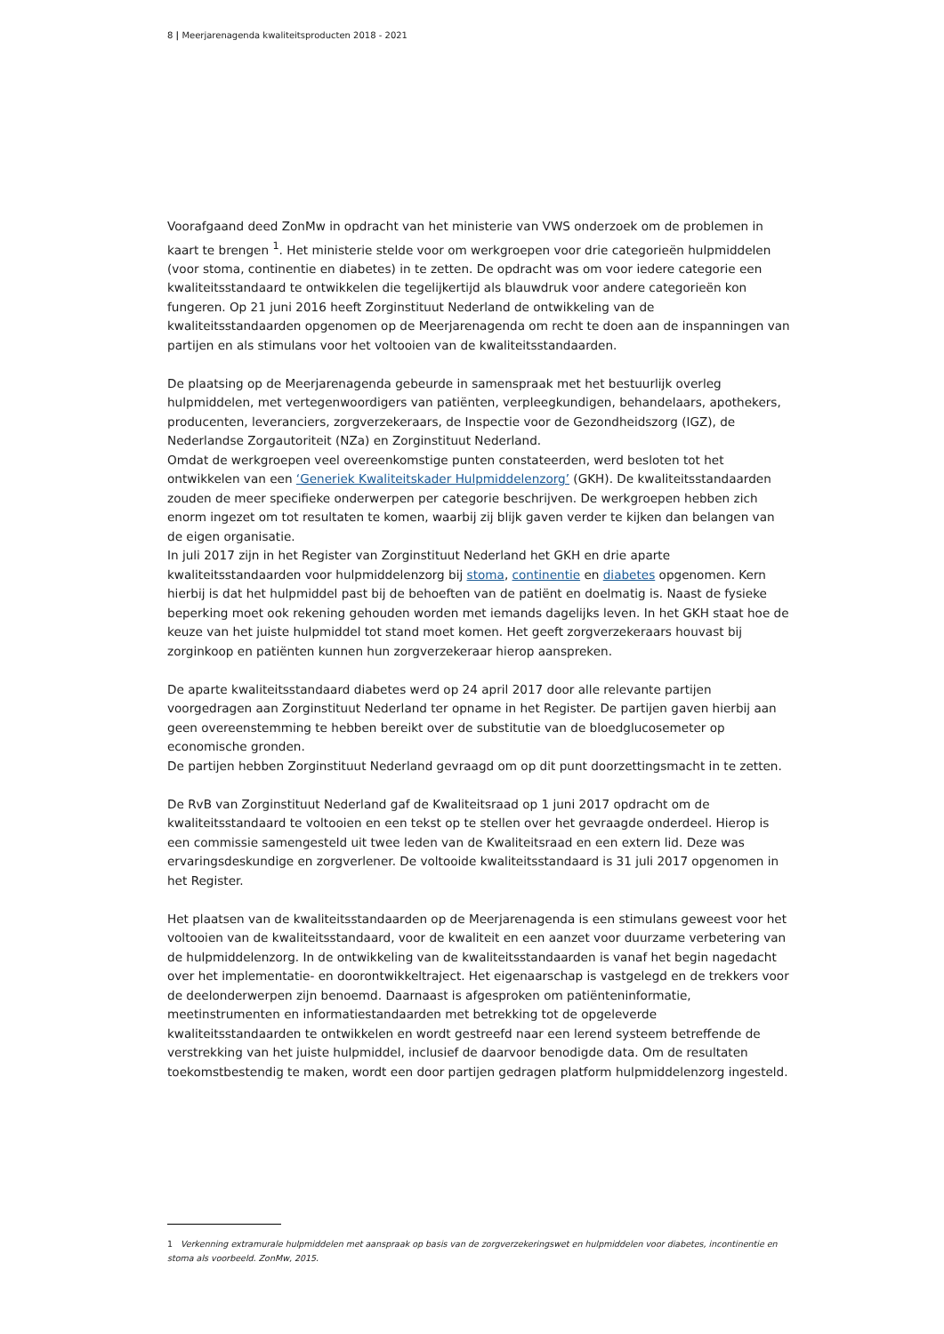8 | Meerjarenagenda kwaliteitsproducten 2018 - 2021
Voorafgaand deed ZonMw in opdracht van het ministerie van VWS onderzoek om de problemen in kaart te brengen <sup>1</sup>. Het ministerie stelde voor om werkgroepen voor drie categorieën hulpmiddelen (voor stoma, continentie en diabetes) in te zetten. De opdracht was om voor iedere categorie een kwaliteitsstandaard te ontwikkelen die tegelijkertijd als blauwdruk voor andere categorieën kon fungeren. Op 21 juni 2016 heeft Zorginstituut Nederland de ontwikkeling van de kwaliteitsstandaarden opgenomen op de Meerjarenagenda om recht te doen aan de inspanningen van partijen en als stimulans voor het voltooien van de kwaliteitsstandaarden.
De plaatsing op de Meerjarenagenda gebeurde in samenspraak met het bestuurlijk overleg hulpmiddelen, met vertegenwoordigers van patiënten, verpleegkundigen, behandelaars, apothekers, producenten, leveranciers, zorgverzekeraars, de Inspectie voor de Gezondheidszorg (IGZ), de Nederlandse Zorgautoriteit (NZa) en Zorginstituut Nederland.
Omdat de werkgroepen veel overeenkomstige punten constateerden, werd besloten tot het ontwikkelen van een ‘Generiek Kwaliteitskader Hulpmiddelenzorg’ (GKH). De kwaliteitsstandaarden zouden de meer specifieke onderwerpen per categorie beschrijven. De werkgroepen hebben zich enorm ingezet om tot resultaten te komen, waarbij zij blijk gaven verder te kijken dan belangen van de eigen organisatie.
In juli 2017 zijn in het Register van Zorginstituut Nederland het GKH en drie aparte kwaliteitsstandaarden voor hulpmiddelenzorg bij stoma, continentie en diabetes opgenomen. Kern hierbij is dat het hulpmiddel past bij de behoeften van de patiënt en doelmatig is. Naast de fysieke beperking moet ook rekening gehouden worden met iemands dagelijks leven. In het GKH staat hoe de keuze van het juiste hulpmiddel tot stand moet komen. Het geeft zorgverzekeraars houvast bij zorginkoop en patiënten kunnen hun zorgverzekeraar hierop aanspreken.
De aparte kwaliteitsstandaard diabetes werd op 24 april 2017 door alle relevante partijen voorgedragen aan Zorginstituut Nederland ter opname in het Register. De partijen gaven hierbij aan geen overeenstemming te hebben bereikt over de substitutie van de bloedglucosemeter op economische gronden.
De partijen hebben Zorginstituut Nederland gevraagd om op dit punt doorzettingsmacht in te zetten.
De RvB van Zorginstituut Nederland gaf de Kwaliteitsraad op 1 juni 2017 opdracht om de kwaliteitsstandaard te voltooien en een tekst op te stellen over het gevraagde onderdeel. Hierop is een commissie samengesteld uit twee leden van de Kwaliteitsraad en een extern lid. Deze was ervaringsdeskundige en zorgverlener. De voltooide kwaliteitsstandaard is 31 juli 2017 opgenomen in het Register.
Het plaatsen van de kwaliteitsstandaarden op de Meerjarenagenda is een stimulans geweest voor het voltooien van de kwaliteitsstandaard, voor de kwaliteit en een aanzet voor duurzame verbetering van de hulpmiddelenzorg. In de ontwikkeling van de kwaliteitsstandaarden is vanaf het begin nagedacht over het implementatie- en doorontwikkeltraject. Het eigenaarschap is vastgelegd en de trekkers voor de deelonderwerpen zijn benoemd. Daarnaast is afgesproken om patiënteninformatie, meetinstrumenten en informatiestandaarden met betrekking tot de opgeleverde kwaliteitsstandaarden te ontwikkelen en wordt gestreefd naar een lerend systeem betreffende de verstrekking van het juiste hulpmiddel, inclusief de daarvoor benodigde data. Om de resultaten toekomstbestendig te maken, wordt een door partijen gedragen platform hulpmiddelenzorg ingesteld.
1 Verkenning extramurale hulpmiddelen met aanspraak op basis van de zorgverzekeringswet en hulpmiddelen voor diabetes, incontinentie en stoma als voorbeeld. ZonMw, 2015.